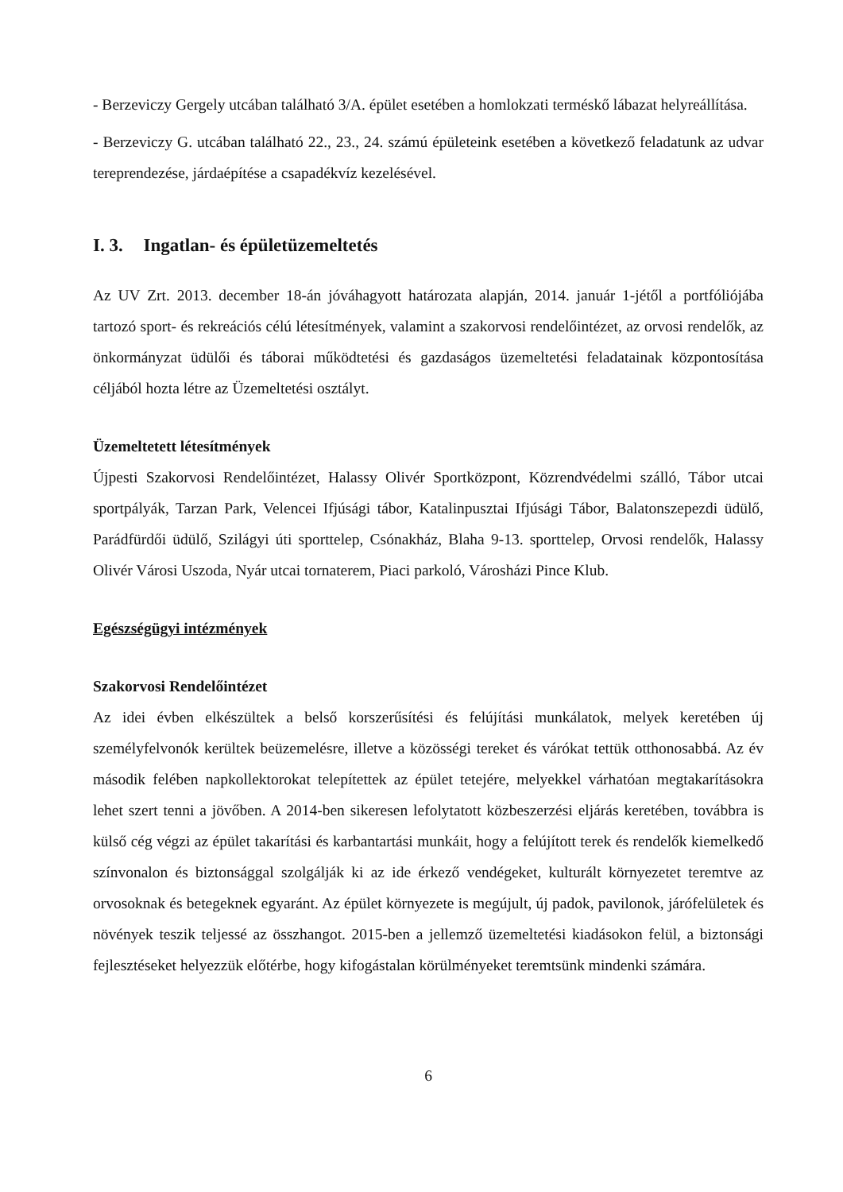- Berzeviczy Gergely utcában található 3/A. épület esetében a homlokzati terméskő lábazat helyreállítása.
- Berzeviczy G. utcában található 22., 23., 24. számú épületeink esetében a következő feladatunk az udvar tereprendezése, járdaépítése a csapadékvíz kezelésével.
I. 3. Ingatlan- és épületüzemeltetés
Az UV Zrt. 2013. december 18-án jóváhagyott határozata alapján, 2014. január 1-jétől a portfóliójába tartozó sport- és rekreációs célú létesítmények, valamint a szakorvosi rendelőintézet, az orvosi rendelők, az önkormányzat üdülői és táborai működtetési és gazdaságos üzemeltetési feladatainak központosítása céljából hozta létre az Üzemeltetési osztályt.
Üzemeltetett létesítmények
Újpesti Szakorvosi Rendelőintézet, Halassy Olivér Sportközpont, Közrendvédelmi szálló, Tábor utcai sportpályák, Tarzan Park, Velencei Ifjúsági tábor, Katalinpusztai Ifjúsági Tábor, Balatonszepezdi üdülő, Parádfürdői üdülő, Szilágyi úti sporttelep, Csónakház, Blaha 9-13. sporttelep, Orvosi rendelők, Halassy Olivér Városi Uszoda, Nyár utcai tornaterem, Piaci parkoló, Városházi Pince Klub.
Egészségügyi intézmények
Szakorvosi Rendelőintézet
Az idei évben elkészültek a belső korszerűsítési és felújítási munkálatok, melyek keretében új személyfelvonók kerültek beüzemelésre, illetve a közösségi tereket és várókat tettük otthonosabbá. Az év második felében napkollektorokat telepítettek az épület tetejére, melyekkel várhatóan megtakarításokra lehet szert tenni a jövőben. A 2014-ben sikeresen lefolytatott közbeszerzési eljárás keretében, továbbra is külső cég végzi az épület takarítási és karbantartási munkáit, hogy a felújított terek és rendelők kiemelkedő színvonalon és biztonsággal szolgálják ki az ide érkező vendégeket, kulturált környezetet teremtve az orvosoknak és betegeknek egyaránt. Az épület környezete is megújult, új padok, pavilonok, járófelületek és növények teszik teljessé az összhangot. 2015-ben a jellemző üzemeltetési kiadásokon felül, a biztonsági fejlesztéseket helyezzük előtérbe, hogy kifogástalan körülményeket teremtsünk mindenki számára.
6